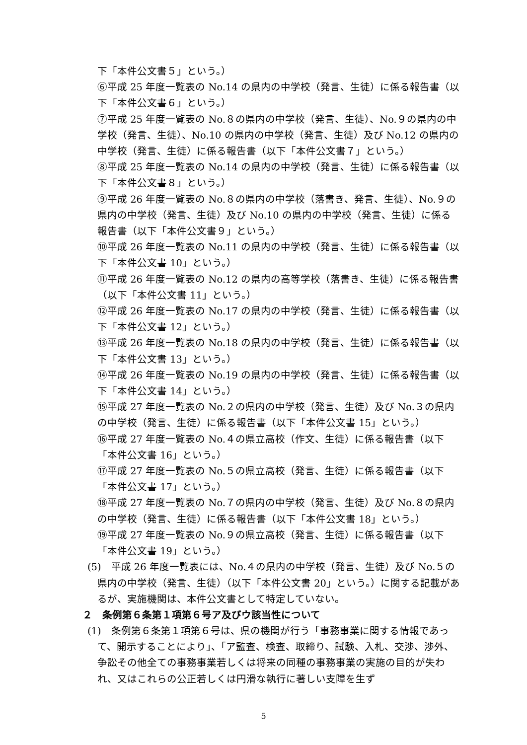下「本件公文書５」という。）
⑥平成 25 年度一覧表の No.14 の県内の中学校（発言、生徒）に係る報告書（以下「本件公文書６」という。）
⑦平成 25 年度一覧表の No.８の県内の中学校（発言、生徒）、No.９の県内の中学校（発言、生徒）、No.10 の県内の中学校（発言、生徒）及び No.12 の県内の中学校（発言、生徒）に係る報告書（以下「本件公文書７」という。）
⑧平成 25 年度一覧表の No.14 の県内の中学校（発言、生徒）に係る報告書（以下「本件公文書８」という。）
⑨平成 26 年度一覧表の No.８の県内の中学校（落書き、発言、生徒）、No.９の県内の中学校（発言、生徒）及び No.10 の県内の中学校（発言、生徒）に係る報告書（以下「本件公文書９」という。）
⑩平成 26 年度一覧表の No.11 の県内の中学校（発言、生徒）に係る報告書（以下「本件公文書 10」という。）
⑪平成 26 年度一覧表の No.12 の県内の高等学校（落書き、生徒）に係る報告書（以下「本件公文書 11」という。）
⑫平成 26 年度一覧表の No.17 の県内の中学校（発言、生徒）に係る報告書（以下「本件公文書 12」という。）
⑬平成 26 年度一覧表の No.18 の県内の中学校（発言、生徒）に係る報告書（以下「本件公文書 13」という。）
⑭平成 26 年度一覧表の No.19 の県内の中学校（発言、生徒）に係る報告書（以下「本件公文書 14」という。）
⑮平成 27 年度一覧表の No.２の県内の中学校（発言、生徒）及び No.３の県内の中学校（発言、生徒）に係る報告書（以下「本件公文書 15」という。）
⑯平成 27 年度一覧表の No.４の県立高校（作文、生徒）に係る報告書（以下「本件公文書 16」という。）
⑰平成 27 年度一覧表の No.５の県立高校（発言、生徒）に係る報告書（以下「本件公文書 17」という。）
⑱平成 27 年度一覧表の No.７の県内の中学校（発言、生徒）及び No.８の県内の中学校（発言、生徒）に係る報告書（以下「本件公文書 18」という。）
⑲平成 27 年度一覧表の No.９の県立高校（発言、生徒）に係る報告書（以下「本件公文書 19」という。）
(5)　平成 26 年度一覧表には、No.４の県内の中学校（発言、生徒）及び No.５の県内の中学校（発言、生徒）（以下「本件公文書 20」という。）に関する記載があるが、実施機関は、本件公文書として特定していない。
２　条例第６条第１項第６号ア及びウ該当性について
(1)　条例第６条第１項第６号は、県の機関が行う「事務事業に関する情報であって、開示することにより」、「ア監査、検査、取締り、試験、入札、交渉、渉外、争訟その他全ての事務事業若しくは将来の同種の事務事業の実施の目的が失われ、又はこれらの公正若しくは円滑な執行に著しい支障を生ず
5